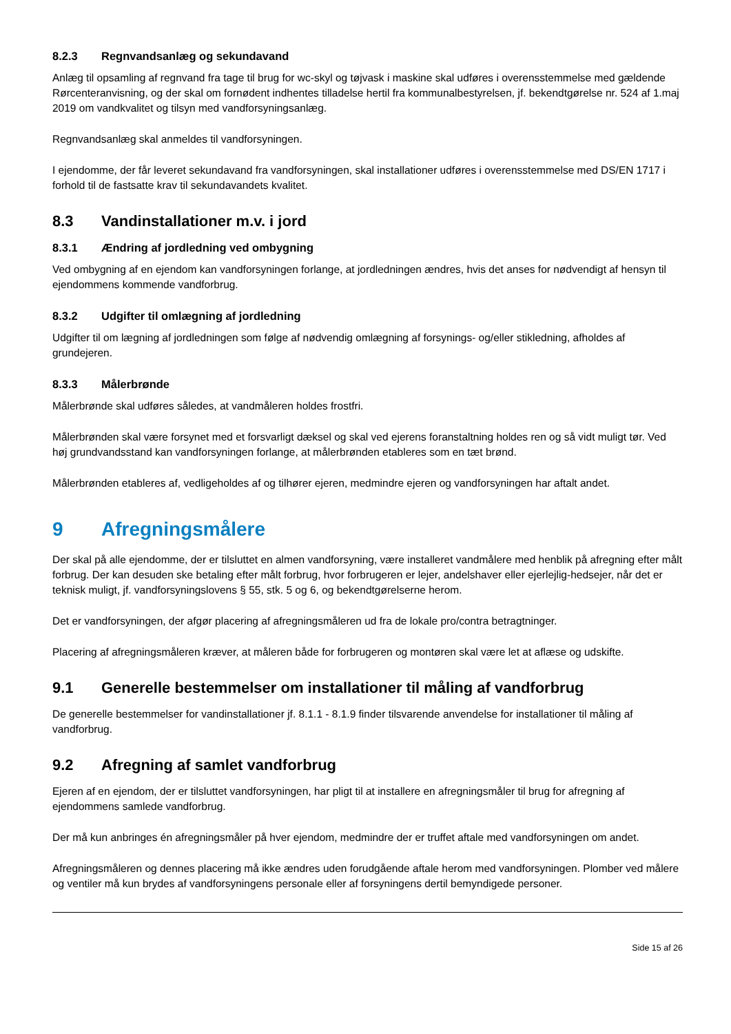8.2.3 Regnvandsanlæg og sekundavand
Anlæg til opsamling af regnvand fra tage til brug for wc-skyl og tøjvask i maskine skal udføres i overensstemmelse med gældende Rørcenteranvisning, og der skal om fornødent indhentes tilladelse hertil fra kommunalbestyrelsen, jf. bekendtgørelse nr. 524 af 1.maj 2019 om vandkvalitet og tilsyn med vandforsyningsanlæg.
Regnvandsanlæg skal anmeldes til vandforsyningen.
I ejendomme, der får leveret sekundavand fra vandforsyningen, skal installationer udføres i overensstemmelse med DS/EN 1717 i forhold til de fastsatte krav til sekundavandets kvalitet.
8.3 Vandinstallationer m.v. i jord
8.3.1 Ændring af jordledning ved ombygning
Ved ombygning af en ejendom kan vandforsyningen forlange, at jordledningen ændres, hvis det anses for nødvendigt af hensyn til ejendommens kommende vandforbrug.
8.3.2 Udgifter til omlægning af jordledning
Udgifter til om lægning af jordledningen som følge af nødvendig omlægning af forsynings- og/eller stikledning, afholdes af grundejeren.
8.3.3 Målerbrønde
Målerbrønde skal udføres således, at vandmåleren holdes frostfri.
Målerbrønden skal være forsynet med et forsvarligt dæksel og skal ved ejerens foranstaltning holdes ren og så vidt muligt tør. Ved høj grundvandsstand kan vandforsyningen forlange, at målerbrønden etableres som en tæt brønd.
Målerbrønden etableres af, vedligeholdes af og tilhører ejeren, medmindre ejeren og vandforsyningen har aftalt andet.
9 Afregningsmålere
Der skal på alle ejendomme, der er tilsluttet en almen vandforsyning, være installeret vandmålere med henblik på afregning efter målt forbrug. Der kan desuden ske betaling efter målt forbrug, hvor forbrugeren er lejer, andelshaver eller ejerlejlig-hedsejer, når det er teknisk muligt, jf. vandforsyningslovens § 55, stk. 5 og 6, og bekendtgørelserne herom.
Det er vandforsyningen, der afgør placering af afregningsmåleren ud fra de lokale pro/contra betragtninger.
Placering af afregningsmåleren kræver, at måleren både for forbrugeren og montøren skal være let at aflæse og udskifte.
9.1 Generelle bestemmelser om installationer til måling af vandforbrug
De generelle bestemmelser for vandinstallationer jf. 8.1.1 - 8.1.9 finder tilsvarende anvendelse for installationer til måling af vandforbrug.
9.2 Afregning af samlet vandforbrug
Ejeren af en ejendom, der er tilsluttet vandforsyningen, har pligt til at installere en afregningsmåler til brug for afregning af ejendommens samlede vandforbrug.
Der må kun anbringes én afregningsmåler på hver ejendom, medmindre der er truffet aftale med vandforsyningen om andet.
Afregningsmåleren og dennes placering må ikke ændres uden forudgående aftale herom med vandforsyningen. Plomber ved målere og ventiler må kun brydes af vandforsyningens personale eller af forsyningens dertil bemyndigede personer.
Side 15 af 26